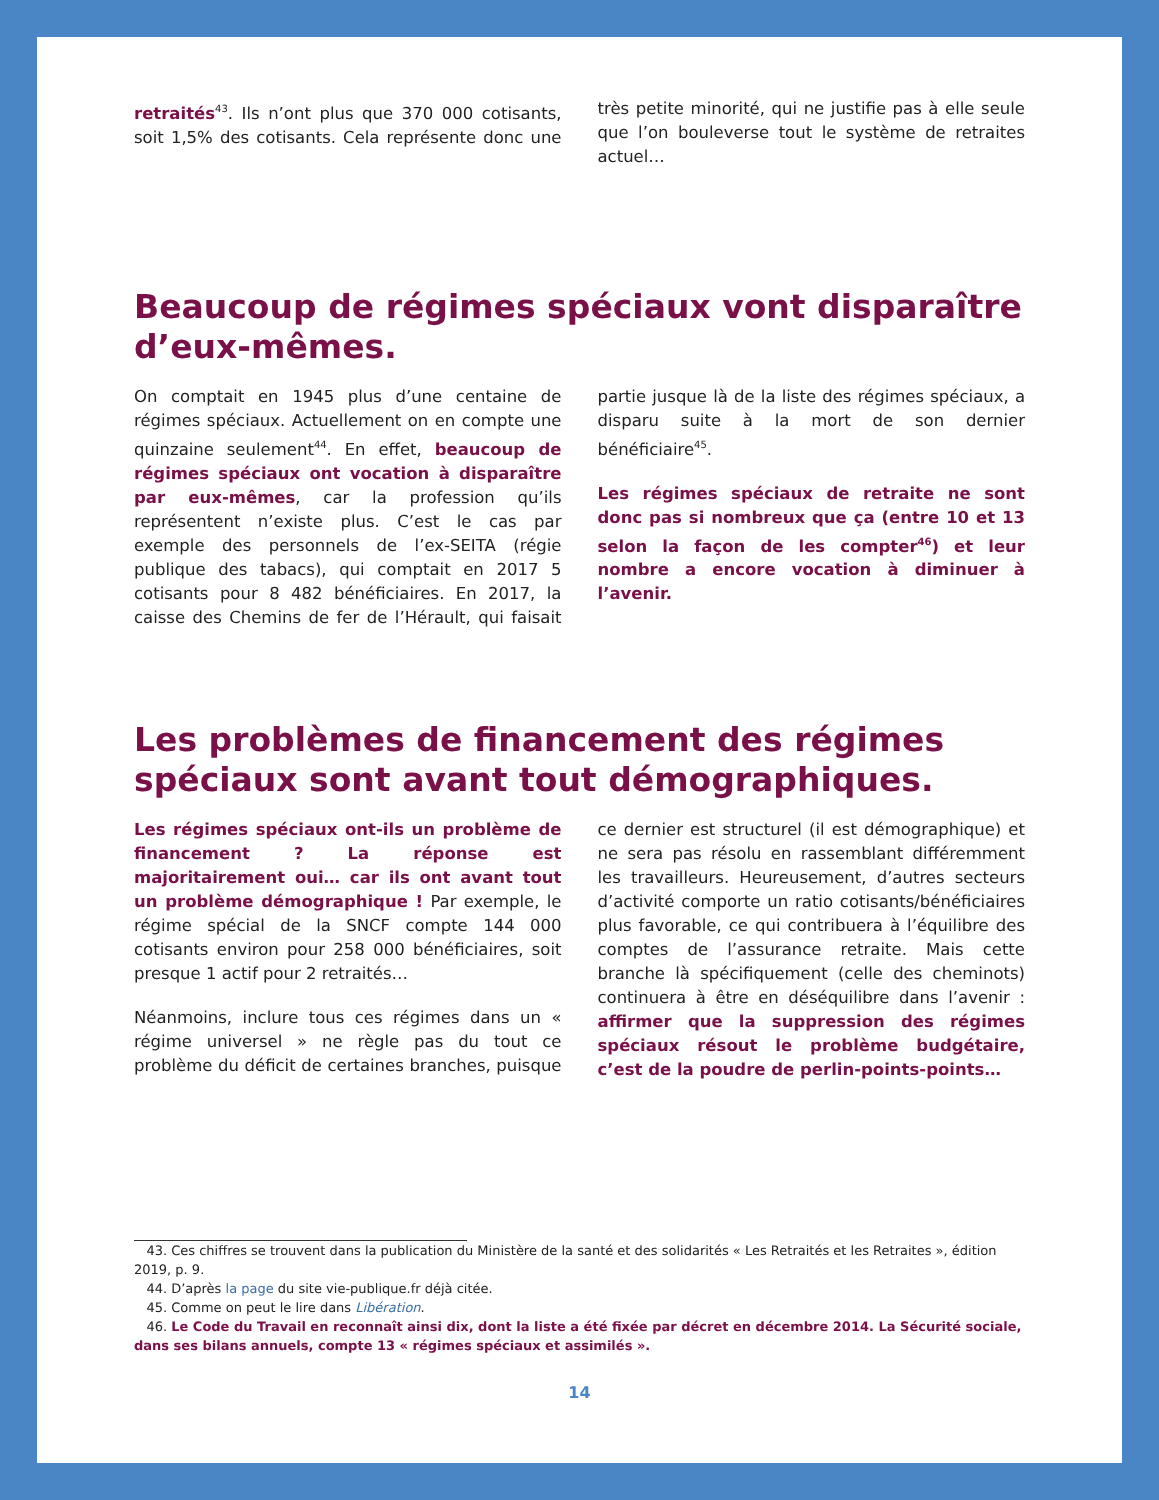retraités<sup>43</sup>. Ils n’ont plus que 370 000 cotisants, soit 1,5% des cotisants. Cela représente donc une très petite minorité, qui ne justifie pas à elle seule que l’on bouleverse tout le système de retraites actuel…
Beaucoup de régimes spéciaux vont disparaître d’eux-mêmes.
On comptait en 1945 plus d’une centaine de régimes spéciaux. Actuellement on en compte une quinzaine seulement<sup>44</sup>. En effet, beaucoup de régimes spéciaux ont vocation à disparaître par eux-mêmes, car la profession qu’ils représentent n’existe plus. C’est le cas par exemple des personnels de l’ex-SEITA (régie publique des tabacs), qui comptait en 2017 5 cotisants pour 8 482 bénéficiaires. En 2017, la caisse des Chemins de fer de l’Hérault, qui faisait partie jusque là de la liste des régimes spéciaux, a disparu suite à la mort de son dernier bénéficiaire<sup>45</sup>.
Les régimes spéciaux de retraite ne sont donc pas si nombreux que ça (entre 10 et 13 selon la façon de les compter<sup>46</sup>) et leur nombre a encore vocation à diminuer à l’avenir.
Les problèmes de financement des régimes spéciaux sont avant tout démographiques.
Les régimes spéciaux ont-ils un problème de financement ? La réponse est majoritairement oui… car ils ont avant tout un problème démographique ! Par exemple, le régime spécial de la SNCF compte 144 000 cotisants environ pour 258 000 bénéficiaires, soit presque 1 actif pour 2 retraités…
Néanmoins, inclure tous ces régimes dans un « régime universel » ne règle pas du tout ce problème du déficit de certaines branches, puisque ce dernier est structurel (il est démographique) et ne sera pas résolu en rassemblant différemment les travailleurs. Heureusement, d’autres secteurs d’activité comporte un ratio cotisants/bénéficiaires plus favorable, ce qui contribuera à l’équilibre des comptes de l’assurance retraite. Mais cette branche là spécifiquement (celle des cheminots) continuera à être en déséquilibre dans l’avenir : affirmer que la suppression des régimes spéciaux résout le problème budgétaire, c’est de la poudre de perlin-points-points…
43. Ces chiffres se trouvent dans la publication du Ministère de la santé et des solidarités « Les Retraités et les Retraites », édition 2019, p. 9.
44. D’après la page du site vie-publique.fr déjà citée.
45. Comme on peut le lire dans Libération.
46. Le Code du Travail en reconnaît ainsi dix, dont la liste a été fixée par décret en décembre 2014. La Sécurité sociale, dans ses bilans annuels, compte 13 « régimes spéciaux et assimilés ».
14